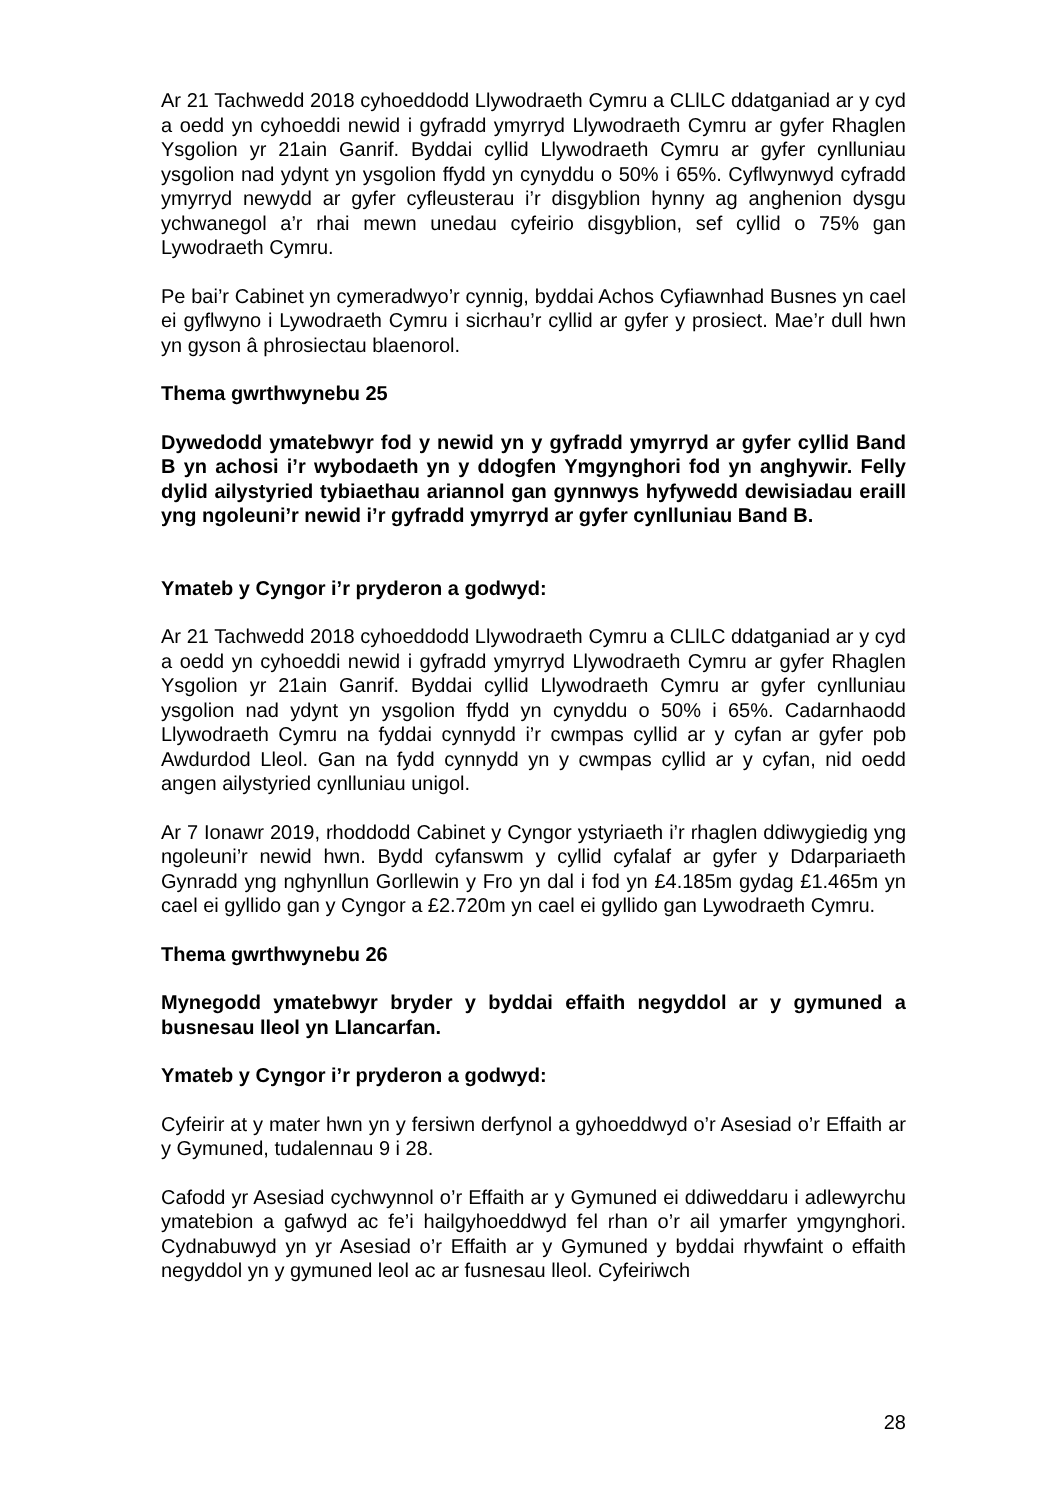Ar 21 Tachwedd 2018 cyhoeddodd Llywodraeth Cymru a CLlLC ddatganiad ar y cyd a oedd yn cyhoeddi newid i gyfradd ymyrryd Llywodraeth Cymru ar gyfer Rhaglen Ysgolion yr 21ain Ganrif. Byddai cyllid Llywodraeth Cymru ar gyfer cynlluniau ysgolion nad ydynt yn ysgolion ffydd yn cynyddu o 50% i 65%. Cyflwynwyd cyfradd ymyrryd newydd ar gyfer cyfleusterau i’r disgyblion hynny ag anghenion dysgu ychwanegol a’r rhai mewn unedau cyfeirio disgyblion, sef cyllid o 75% gan Lywodraeth Cymru.
Pe bai’r Cabinet yn cymeradwyo’r cynnig, byddai Achos Cyfiawnhad Busnes yn cael ei gyflwyno i Lywodraeth Cymru i sicrhau’r cyllid ar gyfer y prosiect. Mae’r dull hwn yn gyson â phrosiectau blaenorol.
Thema gwrthwynebu 25
Dywedodd ymatebwyr fod y newid yn y gyfradd ymyrryd ar gyfer cyllid Band B yn achosi i’r wybodaeth yn y ddogfen Ymgynghori fod yn anghywir. Felly dylid ailystyried tybiaethau ariannol gan gynnwys hyfywedd dewisiadau eraill yng ngoleuni’r newid i’r gyfradd ymyrryd ar gyfer cynlluniau Band B.
Ymateb y Cyngor i’r pryderon a godwyd:
Ar 21 Tachwedd 2018 cyhoeddodd Llywodraeth Cymru a CLlLC ddatganiad ar y cyd a oedd yn cyhoeddi newid i gyfradd ymyrryd Llywodraeth Cymru ar gyfer Rhaglen Ysgolion yr 21ain Ganrif. Byddai cyllid Llywodraeth Cymru ar gyfer cynlluniau ysgolion nad ydynt yn ysgolion ffydd yn cynyddu o 50% i 65%. Cadarnhaodd Llywodraeth Cymru na fyddai cynnydd i’r cwmpas cyllid ar y cyfan ar gyfer pob Awdurdod Lleol. Gan na fydd cynnydd yn y cwmpas cyllid ar y cyfan, nid oedd angen ailystyried cynlluniau unigol.
Ar 7 Ionawr 2019, rhoddodd Cabinet y Cyngor ystyriaeth i’r rhaglen ddiwygiedig yng ngoleuni’r newid hwn. Bydd cyfanswm y cyllid cyfalaf ar gyfer y Ddarpariaeth Gynradd yng nghynllun Gorllewin y Fro yn dal i fod yn £4.185m gydag £1.465m yn cael ei gyllido gan y Cyngor a £2.720m yn cael ei gyllido gan Lywodraeth Cymru.
Thema gwrthwynebu 26
Mynegodd ymatebwyr bryder y byddai effaith negyddol ar y gymuned a busnesau lleol yn Llancarfan.
Ymateb y Cyngor i’r pryderon a godwyd:
Cyfeirir at y mater hwn yn y fersiwn derfynol a gyhoeddwyd o’r Asesiad o’r Effaith ar y Gymuned, tudalennau 9 i 28.
Cafodd yr Asesiad cychwynnol o’r Effaith ar y Gymuned ei ddiweddaru i adlewyrchu ymatebion a gafwyd ac fe’i hailgyhoeddwyd fel rhan o’r ail ymarfer ymgynghori. Cydnabuwyd yn yr Asesiad o’r Effaith ar y Gymuned y byddai rhywfaint o effaith negyddol yn y gymuned leol ac ar fusnesau lleol. Cyfeiriwch
28